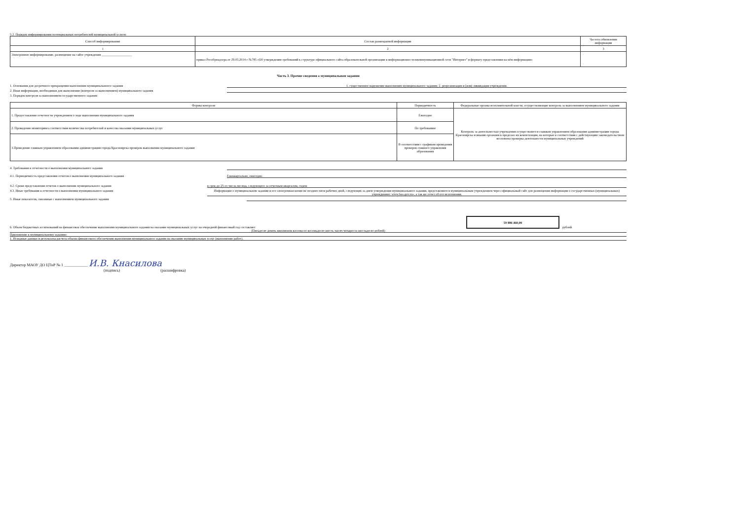5.2. Порядок информирования потенциальных потребителей муниципальной услуги:
| Способ информирования | Состав размещаемой информации | Частота обновления информации |
| --- | --- | --- |
| 1 | 2 | 3 |
| Электронное информирование, размещение на сайте учреждения ___________________ | приказ Рособрнадзора от 29.05.2014 г №785 «Об утверждении требований к структуре официального сайта образовательной организации в информационно-телекоммуникационной сети "Интернет" и формату представления на нём информации» | |
Часть 3. Прочие сведения о муниципальном задании
1. Основания для досрочного прекращения выполнения муниципальноого задания 1. существенное нарушение выполнения муниципального задания; 2. реорганизация и (или) ликвидация учреждения.
2. Иная информация, необходимая для выполнения (контроля за выполнением) муниципального задания
3. Порядок контроля за выполнением государственного задания
| Формы контроля | Периодичность | Федеральные органы исполнительной власти, осуществляющие контроль за выполнением муниципального задания |
| --- | --- | --- |
| 1. Предоставление отчетности учреждением о ходе выполнения муниципального задания | Ежегодно | Контроль за деятельностью учреждения осуществляется главным управлением образования администрации города Красноярска и иными органами в пределах их компетенции, на которые в соответствии с действующим законодательством возложена проверка деятельности муниципальных учреждений |
| 2. Проведение мониторинга соответствия количества потребителей и качества оказания муниципальных услуг | По требованию | |
| 3.Проведение главным управлением образования администрации города Красноярска проверок выполнения муниципального задания | В соответствии с графиком проведения проверок главного управления образования | |
4. Требования к отчетности о выполнении муниципального задания
4.1. Периодичность представления отчетов о выполнении муниципального задания Ежеквартально, ежегодно.
4.2. Сроки представления отчетов о выполнении муниципального задания в срок до 25-го числа месяца, следующего за отчетным кварталом, годом
4.3. Иные требования к отчетности о выполнении муниципального задания Информация о муниципальном задании и его электронная копия не позднее пяти рабочих дней, следующих за днем утверждения муниципального задания, представляются муниципальным учреждением через официальный сайт для размещения информации о государственных (муниципальных) учреждениях: www.bus.gov.ru», а так же отчет об его исполнении.
5. Иные показатели, связанные с выполнением муниципального задания
6. Объем бюджетных ассигнований на финансовое обеспечение выполнения муниципального задания на оказание муниципальных услуг на очередной финансовый год составляет 59 886 460,00 рублей.
(Пятьдесят девять миллионов восемьсот восемьдесят шесть тысяч четыреста шестьдесят рублей)
Приложение к муниципальному заданию:
1. Исходные данные и результаты расчета объема финансового обеспечения выполнения муниципального задания на оказание муниципальных услуг (выполнение работ).
Директор МАОУ ДО ЦТиР № 1 ____________ И.В. Кнасилова
(подпись) (расшифровка)